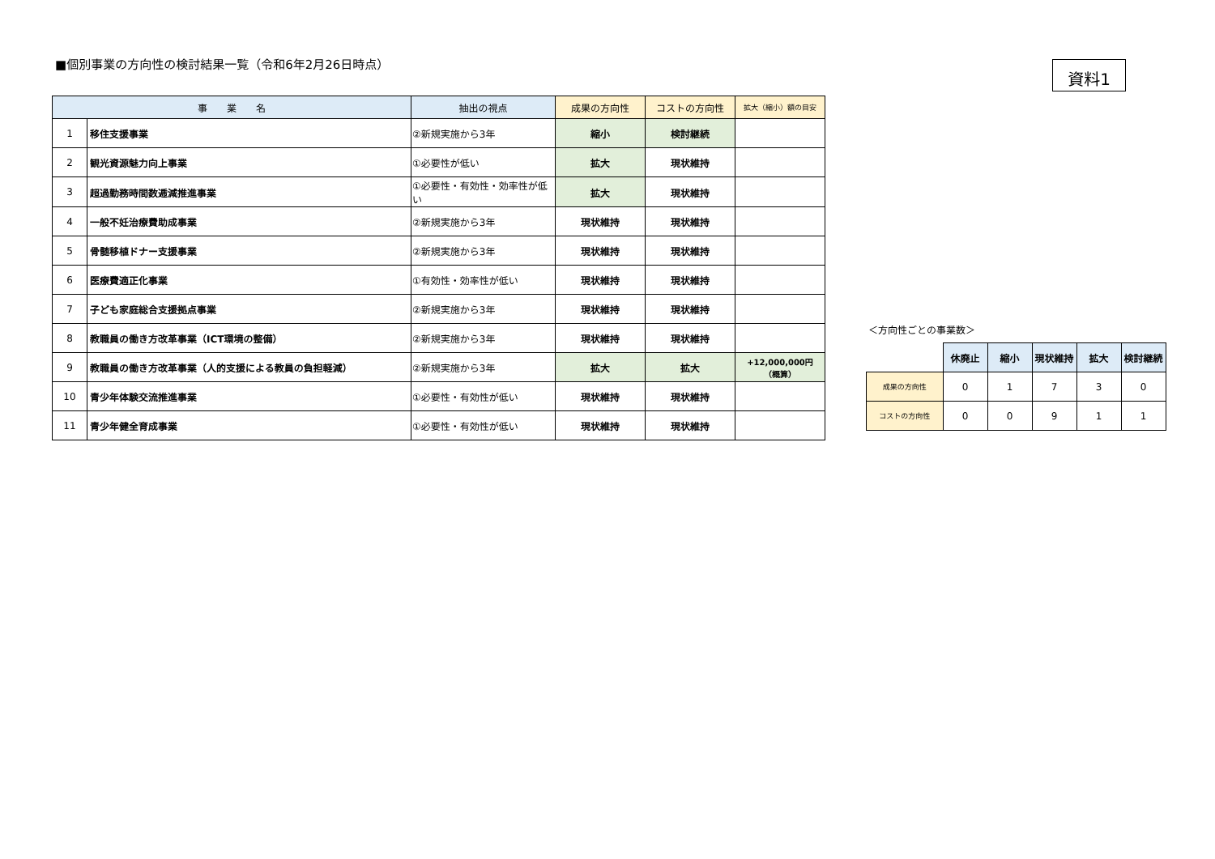■個別事業の方向性の検討結果一覧（令和6年2月26日時点）
資料1
| 事 業 名 | | 抽出の視点 | 成果の方向性 | コストの方向性 | 拡大（縮小）額の目安 |
| --- | --- | --- | --- | --- | --- |
| 1 | 移住支援事業 | ②新規実施から3年 | 縮小 | 検討継続 | |
| 2 | 観光資源魅力向上事業 | ①必要性が低い | 拡大 | 現状維持 | |
| 3 | 超過勤務時間数逓減推進事業 | ①必要性・有効性・効率性が低い | 拡大 | 現状維持 | |
| 4 | 一般不妊治療費助成事業 | ②新規実施から3年 | 現状維持 | 現状維持 | |
| 5 | 骨髄移植ドナー支援事業 | ②新規実施から3年 | 現状維持 | 現状維持 | |
| 6 | 医療費適正化事業 | ①有効性・効率性が低い | 現状維持 | 現状維持 | |
| 7 | 子ども家庭総合支援拠点事業 | ②新規実施から3年 | 現状維持 | 現状維持 | |
| 8 | 教職員の働き方改革事業（ICT環境の整備） | ②新規実施から3年 | 現状維持 | 現状維持 | |
| 9 | 教職員の働き方改革事業（人的支援による教員の負担軽減） | ②新規実施から3年 | 拡大 | 拡大 | +12,000,000円 （概算） |
| 10 | 青少年体験交流推進事業 | ①必要性・有効性が低い | 現状維持 | 現状維持 | |
| 11 | 青少年健全育成事業 | ①必要性・有効性が低い | 現状維持 | 現状維持 | |
＜方向性ごとの事業数＞
| | 休廃止 | 縮小 | 現状維持 | 拡大 | 検討継続 |
| 成果の方向性 | 0 | 1 | 7 | 3 | 0 |
| コストの方向性 | 0 | 0 | 9 | 1 | 1 |